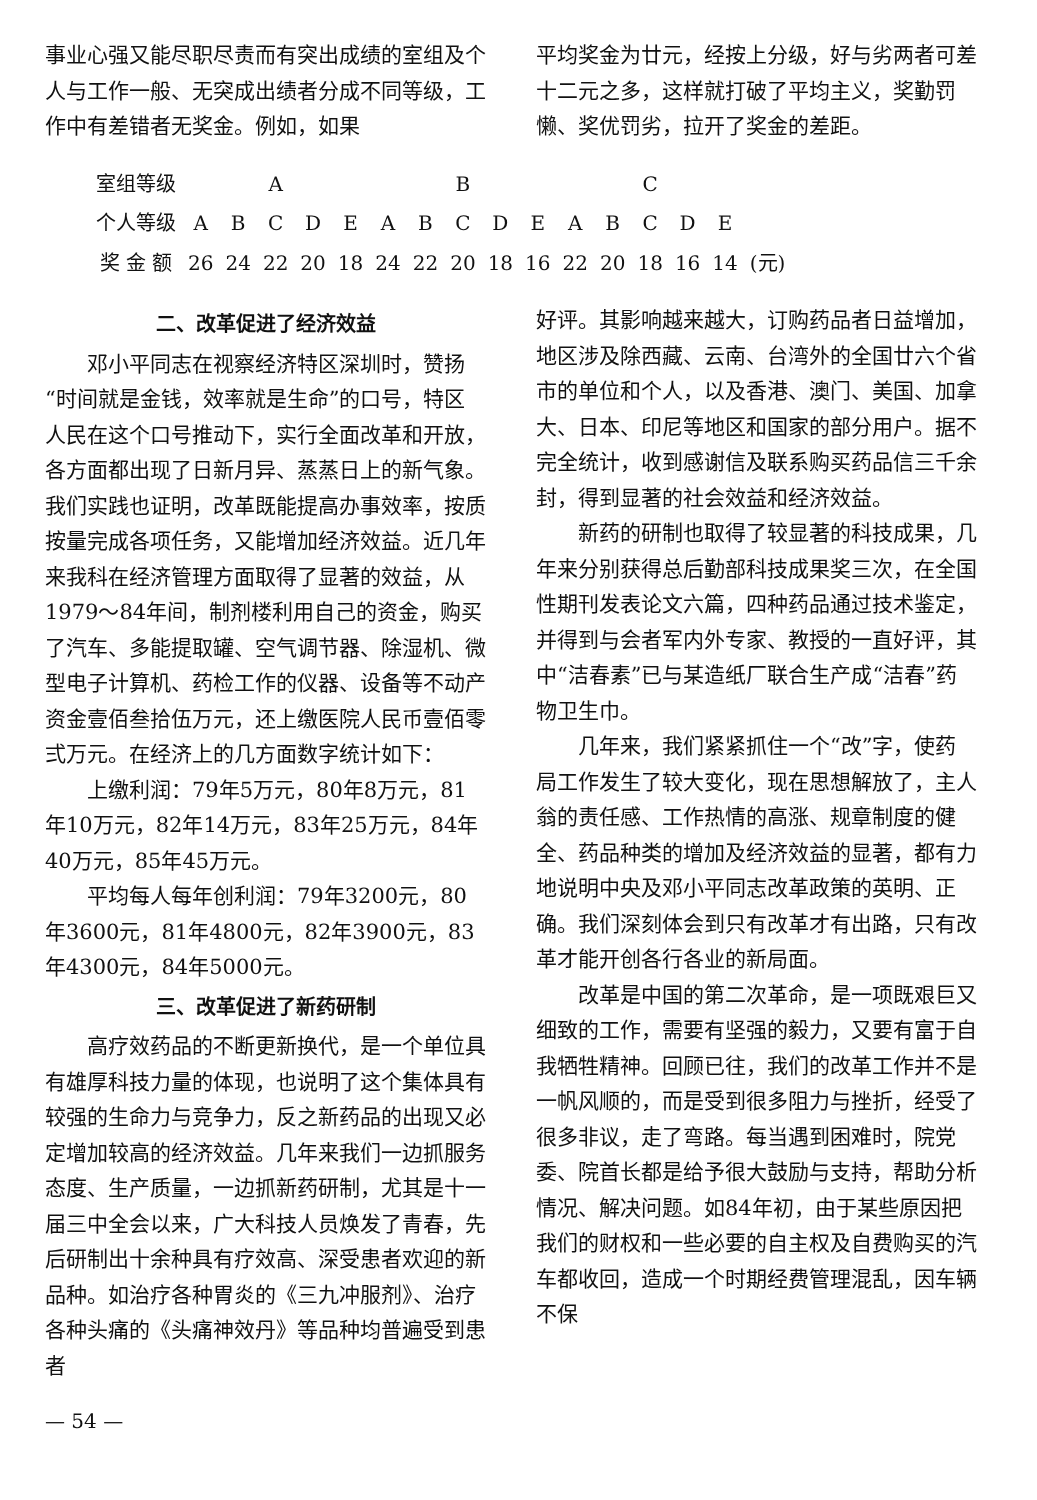事业心强又能尽职尽责而有突出成绩的室组及个人与工作一般、无突成出绩者分成不同等级，工作中有差错者无奖金。例如，如果
平均奖金为廿元，经按上分级，好与劣两者可差十二元之多，这样就打破了平均主义，奖勤罚懒、奖优罚劣，拉开了奖金的差距。
| 室组等级 | A | | | | | B | | | | | C | | | | | |
| --- | --- | --- | --- | --- | --- | --- | --- | --- | --- | --- | --- | --- | --- | --- | --- | --- |
| 个人等级 | A | B | C | D | E | A | B | C | D | E | A | B | C | D | E | |
| 奖 金 额 | 26 | 24 | 22 | 20 | 18 | 24 | 22 | 20 | 18 | 16 | 22 | 20 | 18 | 16 | 14 | (元) |
二、改革促进了经济效益
邓小平同志在视察经济特区深圳时，赞扬“时间就是金钱，效率就是生命”的口号，特区人民在这个口号推动下，实行全面改革和开放，各方面都出现了日新月异、蒸蒸日上的新气象。我们实践也证明，改革既能提高办事效率，按质按量完成各项任务，又能增加经济效益。近几年来我科在经济管理方面取得了显著的效益，从1979～84年间，制剂楼利用自己的资金，购买了汽车、多能提取罐、空气调节器、除湿机、微型电子计算机、药检工作的仪器、设备等不动产资金壹佰叁拾伍万元，还上缴医院人民币壹佰零弍万元。在经济上的几方面数字统计如下：
上缴利润：79年5万元，80年8万元，81年10万元，82年14万元，83年25万元，84年40万元，85年45万元。
平均每人每年创利润：79年3200元，80年3600元，81年4800元，82年3900元，83年4300元，84年5000元。
三、改革促进了新药研制
高疗效药品的不断更新换代，是一个单位具有雄厚科技力量的体现，也说明了这个集体具有较强的生命力与竞争力，反之新药品的出现又必定增加较高的经济效益。几年来我们一边抓服务态度、生产质量，一边抓新药研制，尤其是十一届三中全会以来，广大科技人员焕发了青春，先后研制出十余种具有疗效高、深受患者欢迎的新品种。如治疗各种胃炎的《三九冲服剂》、治疗各种头痛的《头痛神效丹》等品种均普遍受到患者
— 54 —
好评。其影响越来越大，订购药品者日益增加，地区涉及除西藏、云南、台湾外的全国廿六个省市的单位和个人，以及香港、澳门、美国、加拿大、日本、印尼等地区和国家的部分用户。据不完全统计，收到感谢信及联系购买药品信三千余封，得到显著的社会效益和经济效益。
新药的研制也取得了较显著的科技成果，几年来分别获得总后勤部科技成果奖三次，在全国性期刊发表论文六篇，四种药品通过技术鉴定，并得到与会者军内外专家、教授的一直好评，其中“洁春素”已与某造纸厂联合生产成“洁春”药物卫生巾。
几年来，我们紧紧抓住一个“改”字，使药局工作发生了较大变化，现在思想解放了，主人翁的责任感、工作热情的高涨、规章制度的健全、药品种类的增加及经济效益的显著，都有力地说明中央及邓小平同志改革政策的英明、正确。我们深刻体会到只有改革才有出路，只有改革才能开创各行各业的新局面。
改革是中国的第二次革命，是一项既艰巨又细致的工作，需要有坚强的毅力，又要有富于自我牺牲精神。回顾已往，我们的改革工作并不是一帆风顺的，而是受到很多阻力与挫折，经受了很多非议，走了弯路。每当遇到困难时，院党委、院首长都是给予很大鼓励与支持，帮助分析情况、解决问题。如84年初，由于某些原因把我们的财权和一些必要的自主权及自费购买的汽车都收回，造成一个时期经费管理混乱，因车辆不保